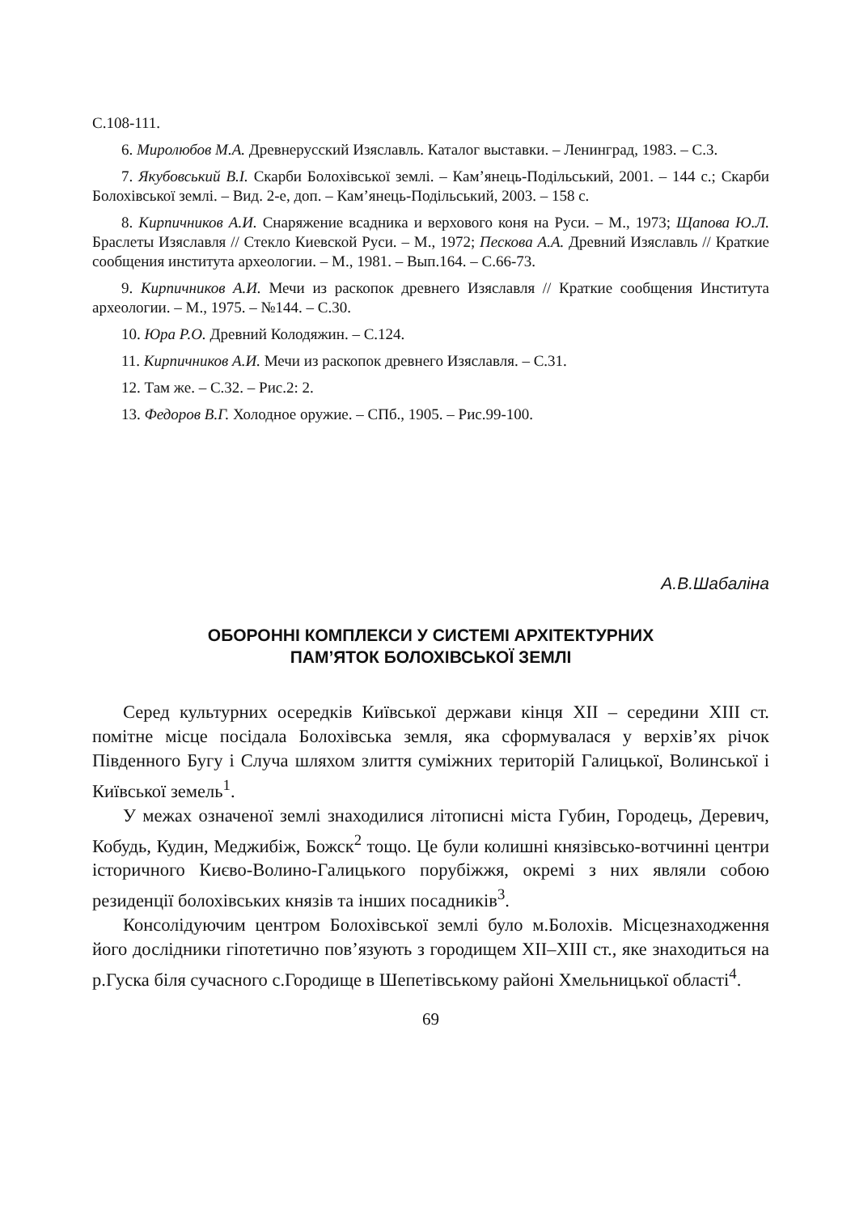С.108-111.
6. Миролюбов М.А. Древнерусский Изяславль. Каталог выставки. – Ленинград, 1983. – С.3.
7. Якубовський В.І. Скарби Болохівської землі. – Кам’янець-Подільський, 2001. – 144 с.; Скарби Болохівської землі. – Вид. 2-е, доп. – Кам’янець-Подільський, 2003. – 158 с.
8. Кирпичников А.И. Снаряжение всадника и верхового коня на Руси. – М., 1973; Щапова Ю.Л. Браслеты Изяславля // Стекло Киевской Руси. – М., 1972; Пескова А.А. Древний Изяславль // Краткие сообщения института археологии. – М., 1981. – Вып.164. – С.66-73.
9. Кирпичников А.И. Мечи из раскопок древнего Изяславля // Краткие сообщения Института археологии. – М., 1975. – №144. – С.30.
10. Юра Р.О. Древний Колодяжин. – С.124.
11. Кирпичников А.И. Мечи из раскопок древнего Изяславля. – С.31.
12. Там же. – С.32. – Рис.2: 2.
13. Федоров В.Г. Холодное оружие. – СПб., 1905. – Рис.99-100.
А.В.Шабаліна
ОБОРОННІ КОМПЛЕКСИ У СИСТЕМІ АРХІТЕКТУРНИХ
ПАМ’ЯТОК БОЛОХІВСЬКОЇ ЗЕМЛІ
Серед культурних осередків Київської держави кінця XII – середини XIII ст. помітне місце посідала Болохівська земля, яка сформувалася у верхів’ях річок Південного Бугу і Случа шляхом злиття суміжних територій Галицької, Волинської і Київської земель<sup>1</sup>.
У межах означеної землі знаходилися літописні міста Губин, Городець, Деревич, Кобудь, Кудин, Меджибіж, Божск<sup>2</sup> тощо. Це були колишні князівсько-вотчинні центри історичного Києво-Волино-Галицького порубіжжя, окремі з них являли собою резиденції болохівських князів та інших посадників<sup>3</sup>.
Консолідуючим центром Болохівської землі було м.Болохів. Місцезнаходження його дослідники гіпотетично пов’язують з городищем XII–XIII ст., яке знаходиться на р.Гуска біля сучасного с.Городище в Шепетівському районі Хмельницької області<sup>4</sup>.
69